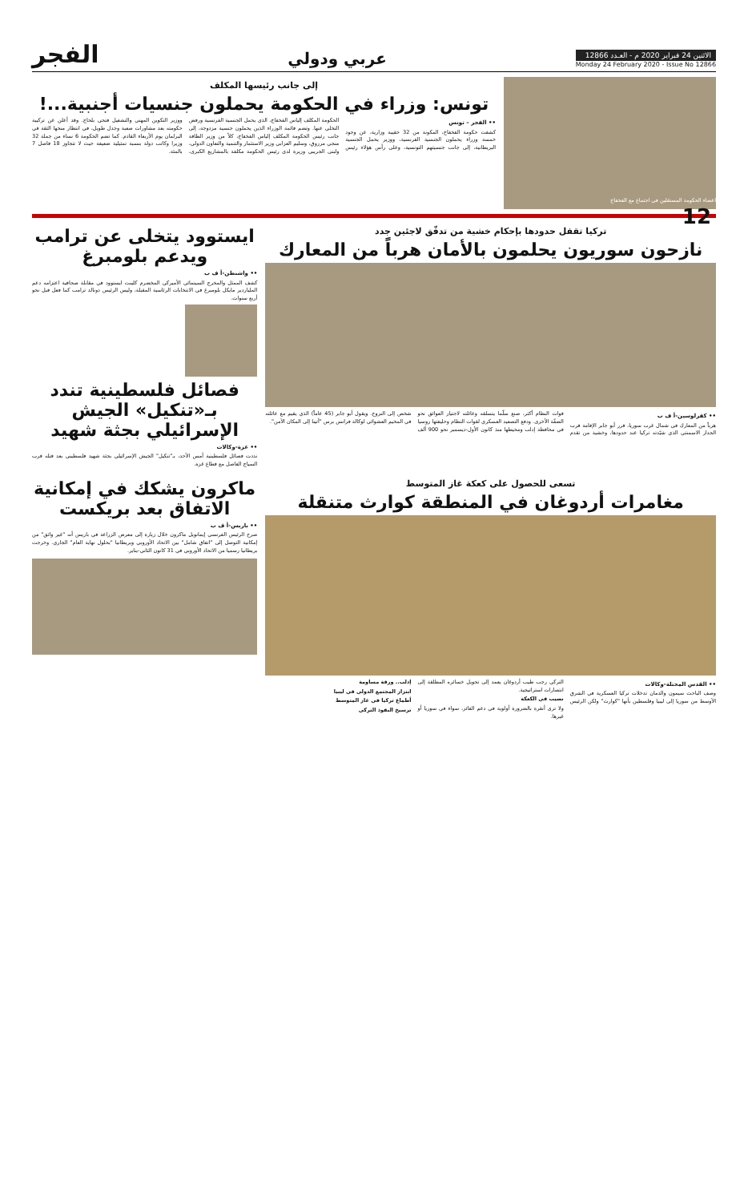الاثنين 24 فبراير 2020 م - العـدد 12866
Monday 24 February 2020 - Issue No 12866
عربي ودولي
الفجر
اعضاء الحكومة المستقلين في اجتماع مع الفخفاخ
إلى جانب رئيسها المكلف
تونس: وزراء في الحكومة يحملون جنسيات أجنبية...!
•• الفجر – تونس
كشفت حكومة الفخفاخ، المكونة من 32 حقيبة وزارية، عن وجود خمسة وزراء يحملون الجنسية الفرنسية، ووزير يحمل الجنسية البريطانية، إلى جانب جنسيتهم التونسية، وعلى رأس هؤلاء رئيس الحكومة المكلف إلياس الفخفاخ، الذي يحمل الجنسية الفرنسية ورفض التخلي عنها. وتضم قائمة الوزراء الذين يحملون جنسية مزدوجة، إلى جانب رئيس الحكومة المكلف إلياس الفخفاخ، كلاً من وزير الطاقة منجي مرزوق، وسليم العزابي وزير الاستثمار والتنمية والتعاون الدولي، ولبنى الجريبي وزيرة لدى رئيس الحكومة مكلفة بالمشاريع الكبرى، ووزير التكوين المهني والتشغيل فتحي بلحاج. وقد أعلن عن تركيبة حكومته بعد مشاورات صعبة وجدل طويل، في انتظار منحها الثقة في البرلمان يوم الأربعاء القادم. كما تضم الحكومة 6 نساء من جملة 32 وزيرا وكاتب دولة بنسبة تمثيلية ضعيفة حيث لا تتجاوز 18 فاصل 7 بالمئة.
12
تركيا تقفل حدودها بإحكام خشية من تدفّق لاجئين جدد
نازحون سوريون يحلمون بالأمان هرباً من المعارك
•• كفرلوسين-أ ف ب
هرباً من المعارك في شمال غرب سوريا، قرر أبو جابر الإقامة قرب الجدار الاسمنتي الذي شيّدته تركيا عند حدودها، وخشية من تقدم قوات النظام أكثر، صنع سلّما يتسلقه وعائلته لاجتياز العوائق نحو الضفّة الأخرى. ودفع التصعيد العسكري لقوات النظام وحليفتها روسيا في محافظة إدلب ومحيطها منذ كانون الأول-ديسمبر نحو 900 ألف شخص إلى النزوح. ويقول أبو جابر (45 عاماً) الذي يقيم مع عائلته في المخيم العشوائي لوكالة فرانس برس "أتينا إلى المكان الآمن".
ايستوود يتخلى عن ترامب ويدعم بلومبرغ
•• واشنطن-أ ف ب
كشف الممثل والمخرج السينمائي الأميركي المخضرم كلينت ايستوود في مقابلة صحافية اعتزامه دعم الملياردير مايكل بلومبرغ في الانتخابات الرئاسية المقبلة، وليس الرئيس دونالد ترامب كما فعل قبل نحو أربع سنوات.
فصائل فلسطينية تندد بـ«تنكيل» الجيش الإسرائيلي بجثة شهيد
•• غزة-وكالات
نددت فصائل فلسطينية أمس الأحد، بـ"تنكيل" الجيش الإسرائيلي بجثة شهيد فلسطيني بعد قتله قرب السياج الفاصل مع قطاع غزة.
تسعى للحصول على كعكة غاز المتوسط
مغامرات أردوغان في المنطقة كوارث متنقلة
•• القدس المحتلة-وكالات
وصف الباحث سيمون والدمان تدخلات تركيا العسكرية في الشرق الأوسط من سوريا إلى ليبيا وفلسطين بأنها "كوارث" ولكن الرئيس التركي رجب طيب أردوغان يعمد إلى تحويل خسائره المطلقة إلى انتصارات استراتيجية.
نصيب في الكعكة
ولا ترى أنقرة بالضرورة أولوية في دعم الفائز، سواء في سوريا أو غيرها.
إدلب.. ورقة مساومة
ابتزاز المجتمع الدولي في ليبيا
أطماع تركيا في غاز المتوسط
ترسيخ النفوذ التركي
ماكرون يشكك في إمكانية الاتفاق بعد بريكست
•• باريس-أ ف ب
صرح الرئيس الفرنسي إيمانويل ماكرون خلال زيارة إلى معرض الزراعة في باريس أنه "غير واثق" من إمكانية التوصل إلى "اتفاق شامل" بين الاتحاد الأوروبي وبريطانيا "بحلول نهاية العام" الجاري. وخرجت بريطانيا رسميا من الاتحاد الأوروبي في 31 كانون الثاني-يناير.